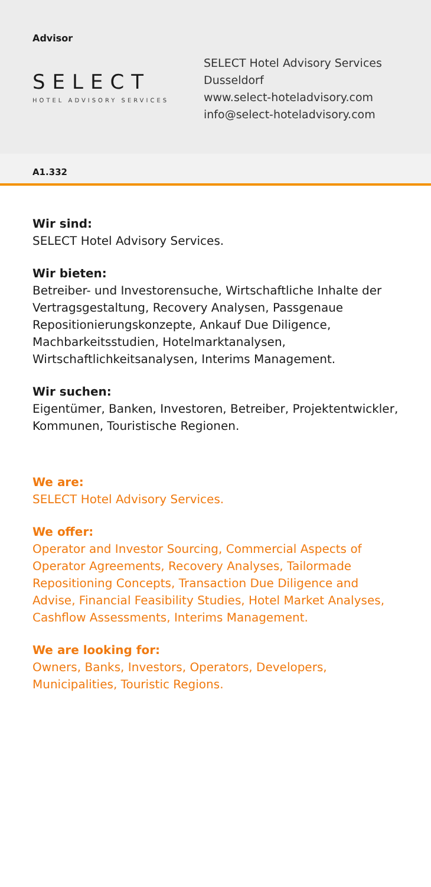Advisor
SELECT
HOTEL ADVISORY SERVICES
SELECT Hotel Advisory Services
Dusseldorf
www.select-hoteladvisory.com
info@select-hoteladvisory.com
A1.332
Wir sind:
SELECT Hotel Advisory Services.
Wir bieten:
Betreiber- und Investorensuche, Wirtschaftliche Inhalte der Vertragsgestaltung, Recovery Analysen, Passgenaue Repositionierungskonzepte, Ankauf Due Diligence, Machbarkeitsstudien, Hotelmarktanalysen, Wirtschaftlichkeitsanalysen, Interims Management.
Wir suchen:
Eigentümer, Banken, Investoren, Betreiber, Projektentwickler, Kommunen, Touristische Regionen.
We are:
SELECT Hotel Advisory Services.
We offer:
Operator and Investor Sourcing, Commercial Aspects of Operator Agreements, Recovery Analyses, Tailormade Repositioning Concepts, Transaction Due Diligence and Advise, Financial Feasibility Studies, Hotel Market Analyses, Cashflow Assessments, Interims Management.
We are looking for:
Owners, Banks, Investors, Operators, Developers, Municipalities, Touristic Regions.